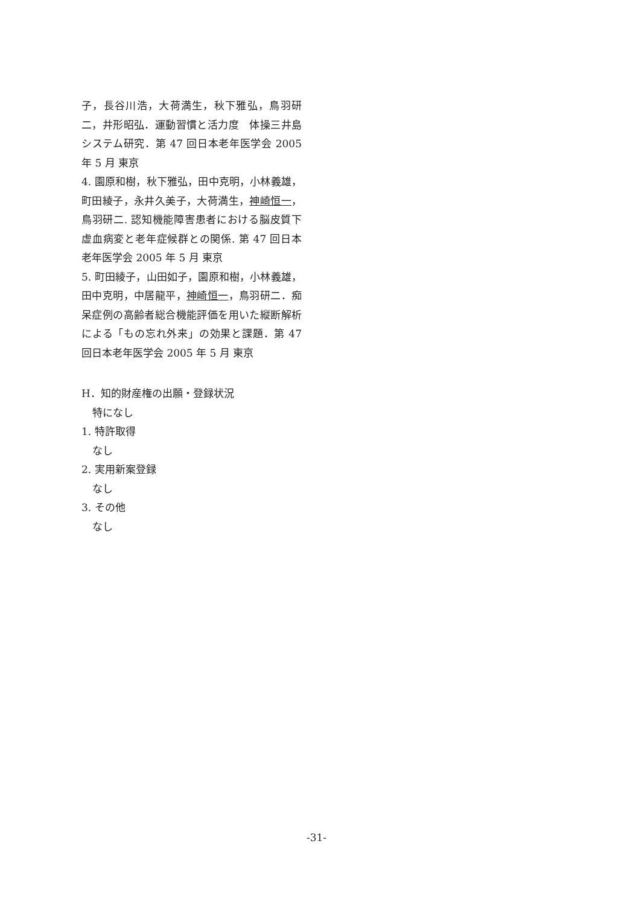子，長谷川浩，大荷満生，秋下雅弘，鳥羽研二，井形昭弘．運動習慣と活力度　体操三井島システム研究．第 47 回日本老年医学会 2005 年 5 月 東京
4. 園原和樹，秋下雅弘，田中克明，小林義雄，町田綾子，永井久美子，大荷満生，神崎恒一，鳥羽研二. 認知機能障害患者における脳皮質下虚血病変と老年症候群との関係. 第 47 回日本老年医学会 2005 年 5 月 東京
5. 町田綾子，山田如子，園原和樹，小林義雄，田中克明，中居龍平，神崎恒一，鳥羽研二．痴呆症例の高齢者総合機能評価を用いた縦断解析による「もの忘れ外来」の効果と課題．第 47 回日本老年医学会 2005 年 5 月 東京
H．知的財産権の出願・登録状況
特になし
1. 特許取得
なし
2. 実用新案登録
なし
3. その他
なし
-31-